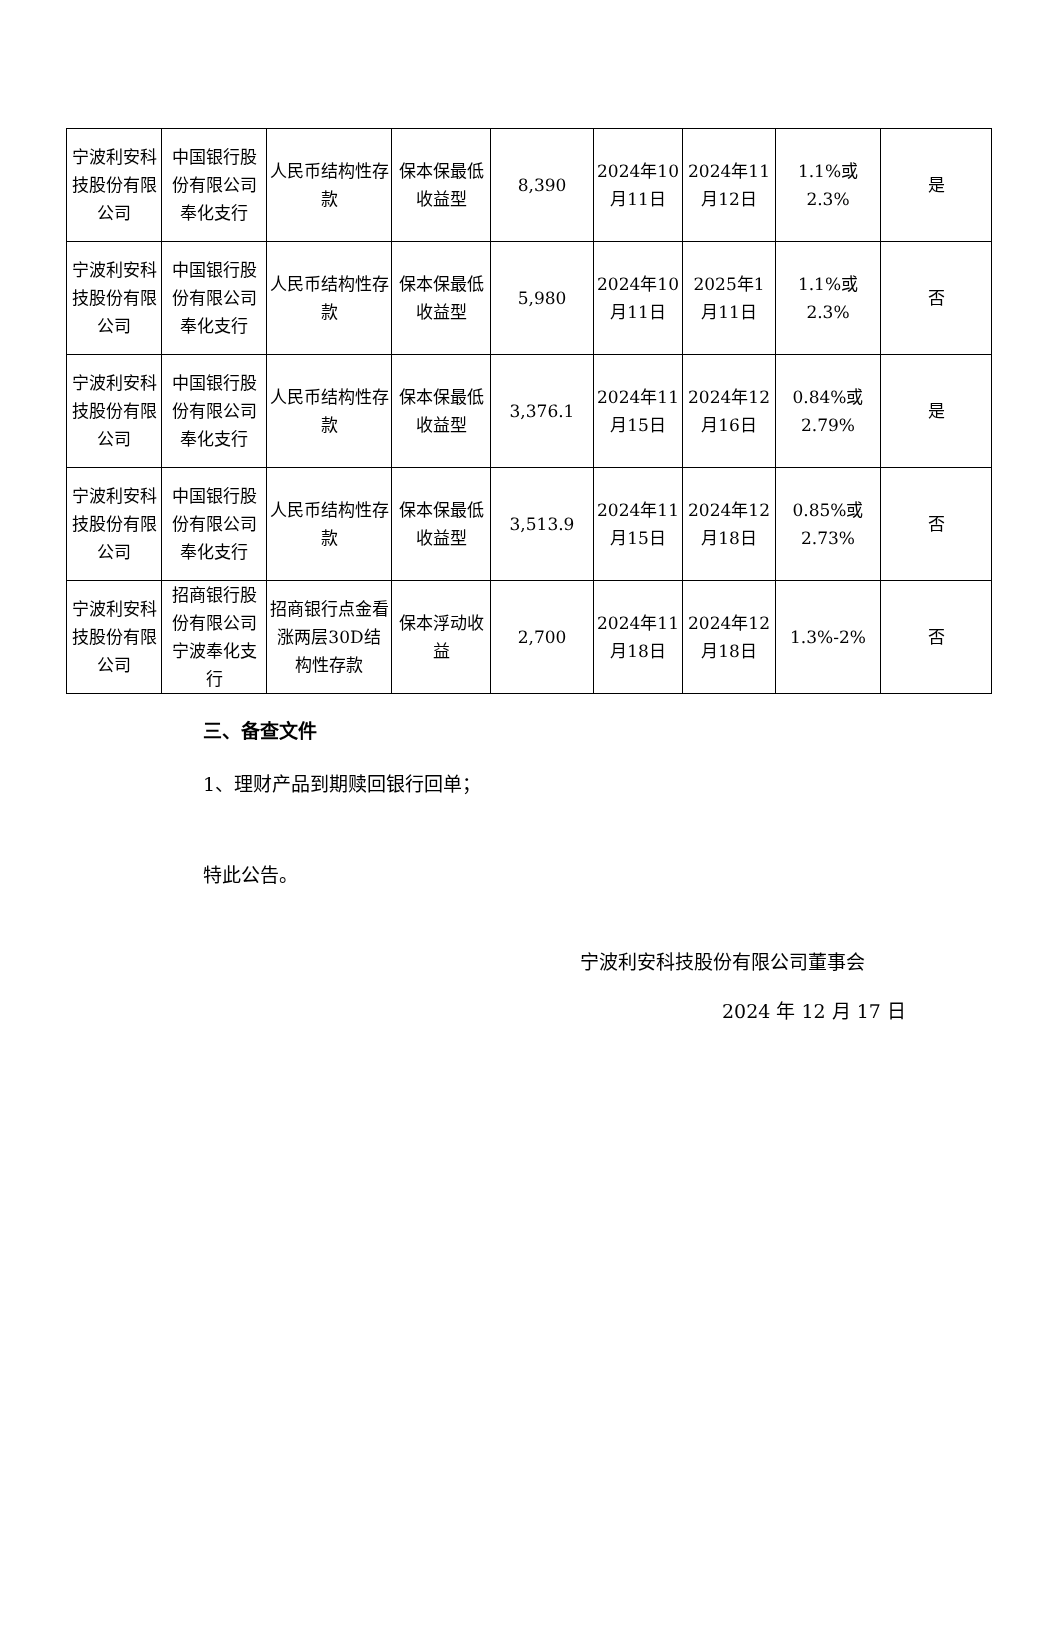| 宁波利安科技股份有限公司 | 中国银行股份有限公司奉化支行 | 人民币结构性存款 | 保本保最低收益型 | 8,390 | 2024年10月11日 | 2024年11月12日 | 1.1%或2.3% | 是 |
| 宁波利安科技股份有限公司 | 中国银行股份有限公司奉化支行 | 人民币结构性存款 | 保本保最低收益型 | 5,980 | 2024年10月11日 | 2025年1月11日 | 1.1%或2.3% | 否 |
| 宁波利安科技股份有限公司 | 中国银行股份有限公司奉化支行 | 人民币结构性存款 | 保本保最低收益型 | 3,376.1 | 2024年11月15日 | 2024年12月16日 | 0.84%或2.79% | 是 |
| 宁波利安科技股份有限公司 | 中国银行股份有限公司奉化支行 | 人民币结构性存款 | 保本保最低收益型 | 3,513.9 | 2024年11月15日 | 2024年12月18日 | 0.85%或2.73% | 否 |
| 宁波利安科技股份有限公司 | 招商银行股份有限公司宁波奉化支行 | 招商银行点金看涨两层30D结构性存款 | 保本浮动收益 | 2,700 | 2024年11月18日 | 2024年12月18日 | 1.3%-2% | 否 |
三、备查文件
1、理财产品到期赎回银行回单；
特此公告。
宁波利安科技股份有限公司董事会
2024 年 12 月 17 日